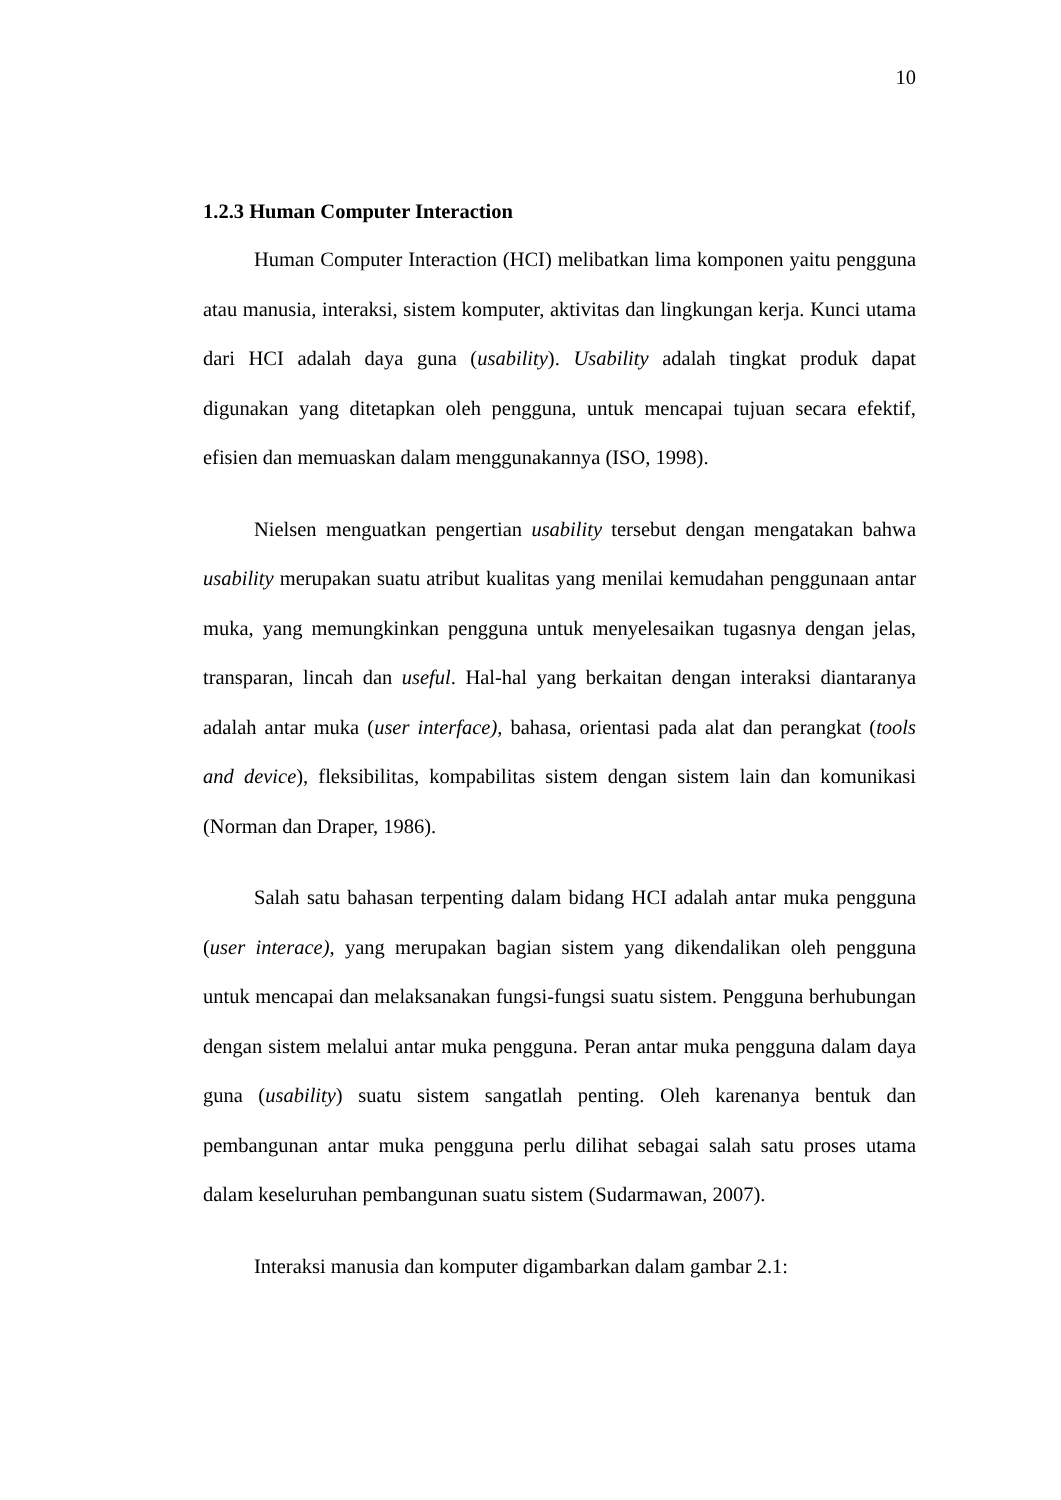10
1.2.3 Human Computer Interaction
Human Computer Interaction (HCI) melibatkan lima komponen yaitu pengguna atau manusia, interaksi, sistem komputer, aktivitas dan lingkungan kerja. Kunci utama dari HCI adalah daya guna (usability). Usability adalah tingkat produk dapat digunakan yang ditetapkan oleh pengguna, untuk mencapai tujuan secara efektif, efisien dan memuaskan dalam menggunakannya (ISO, 1998).
Nielsen menguatkan pengertian usability tersebut dengan mengatakan bahwa usability merupakan suatu atribut kualitas yang menilai kemudahan penggunaan antar muka, yang memungkinkan pengguna untuk menyelesaikan tugasnya dengan jelas, transparan, lincah dan useful. Hal-hal yang berkaitan dengan interaksi diantaranya adalah antar muka (user interface), bahasa, orientasi pada alat dan perangkat (tools and device), fleksibilitas, kompabilitas sistem dengan sistem lain dan komunikasi (Norman dan Draper, 1986).
Salah satu bahasan terpenting dalam bidang HCI adalah antar muka pengguna (user interace), yang merupakan bagian sistem yang dikendalikan oleh pengguna untuk mencapai dan melaksanakan fungsi-fungsi suatu sistem. Pengguna berhubungan dengan sistem melalui antar muka pengguna. Peran antar muka pengguna dalam daya guna (usability) suatu sistem sangatlah penting. Oleh karenanya bentuk dan pembangunan antar muka pengguna perlu dilihat sebagai salah satu proses utama dalam keseluruhan pembangunan suatu sistem (Sudarmawan, 2007).
Interaksi manusia dan komputer digambarkan dalam gambar 2.1: